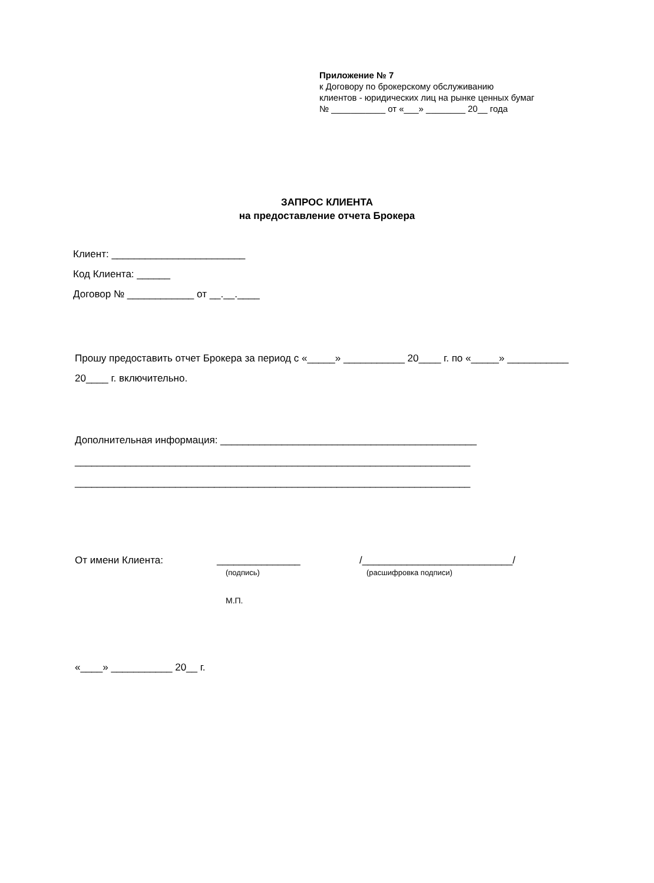Приложение № 7
к Договору по брокерскому обслуживанию
клиентов - юридических лиц на рынке ценных бумаг
№ ___________ от «___» ________ 20__ года
ЗАПРОС КЛИЕНТА
на предоставление отчета Брокера
Клиент: ________________________
Код Клиента: ______
Договор № ____________ от __.__.____
Прошу предоставить отчет Брокера за период с «_____» ___________ 20____ г. по «_____» ___________ 20____ г. включительно.
Дополнительная информация: ______________________________________________
_______________________________________________________________________
_______________________________________________________________________
От имени Клиента:
_______________
(подпись)
/___________________________/
(расшифровка подписи)
М.П.
«____» ___________ 20__ г.